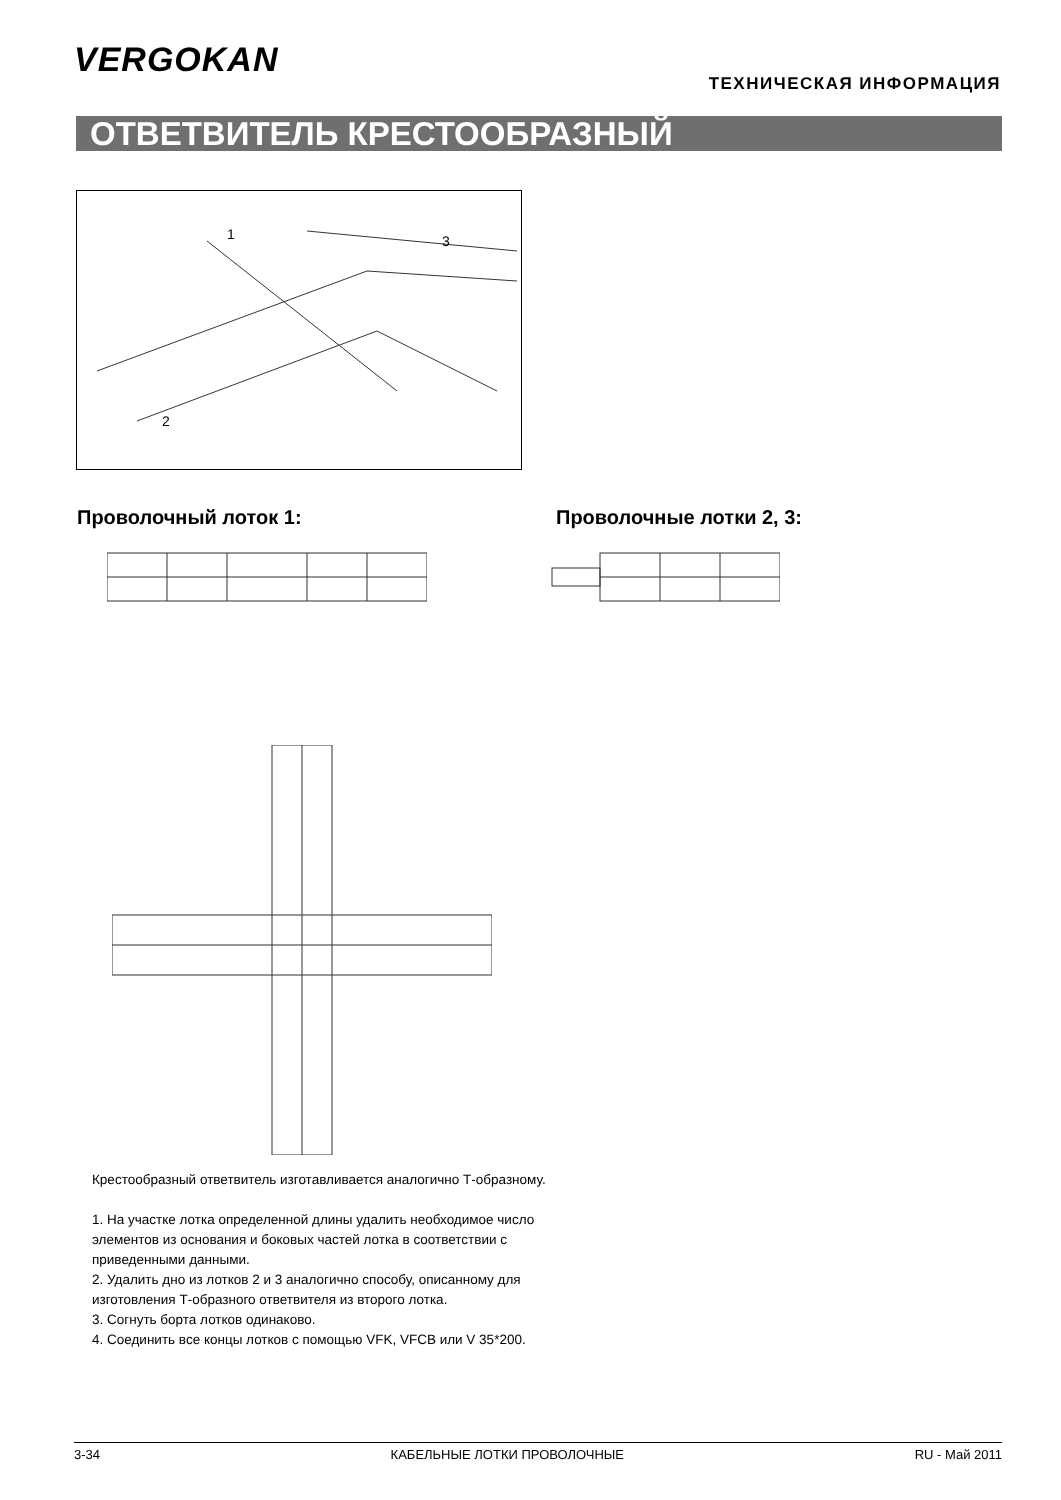VERGOKAN
ТЕХНИЧЕСКАЯ ИНФОРМАЦИЯ
ОТВЕТВИТЕЛЬ КРЕСТООБРАЗНЫЙ
1
3
2
Проволочный лоток 1: Проволочные лотки 2, 3:
Крестообразный ответвитель изготавливается аналогично Т-образному.
1. На участке лотка определенной длины удалить необходимое число элементов из основания и боковых частей лотка в соответствии с приведенными данными.
2. Удалить дно из лотков 2 и 3 аналогично способу, описанному для изготовления Т-образного ответвителя из второго лотка.
3. Согнуть борта лотков одинаково.
4. Соединить все концы лотков с помощью VFK, VFCB или V 35*200.
3-34 КАБЕЛЬНЫЕ ЛОТКИ ПРОВОЛОЧНЫЕ RU - Май 2011